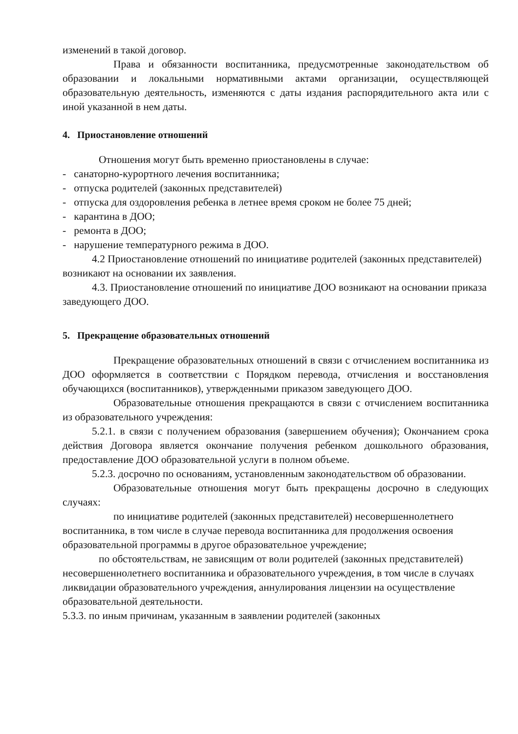изменений в такой договор.
Права и обязанности воспитанника, предусмотренные законодательством об образовании и локальными нормативными актами организации, осуществляющей образовательную деятельность, изменяются с даты издания распорядительного акта или с иной указанной в нем даты.
4. Приостановление отношений
Отношения могут быть временно приостановлены в случае:
- санаторно-курортного лечения воспитанника;
- отпуска родителей (законных представителей)
- отпуска для оздоровления ребенка в летнее время сроком не более 75 дней;
- карантина в ДОО;
- ремонта в ДОО;
- нарушение температурного режима в ДОО.
4.2 Приостановление отношений по инициативе родителей (законных представителей) возникают на основании их заявления.
4.3. Приостановление отношений по инициативе ДОО возникают на основании приказа заведующего ДОО.
5. Прекращение образовательных отношений
Прекращение образовательных отношений в связи с отчислением воспитанника из ДОО оформляется в соответствии с Порядком перевода, отчисления и восстановления обучающихся (воспитанников), утвержденными приказом заведующего ДОО.
Образовательные отношения прекращаются в связи с отчислением воспитанника из образовательного учреждения:
5.2.1. в связи с получением образования (завершением обучения); Окончанием срока действия Договора является окончание получения ребенком дошкольного образования, предоставление ДОО образовательной услуги в полном объеме.
5.2.3. досрочно по основаниям, установленным законодательством об образовании.
Образовательные отношения могут быть прекращены досрочно в следующих случаях:
по инициативе родителей (законных представителей) несовершеннолетнего воспитанника, в том числе в случае перевода воспитанника для продолжения освоения образовательной программы в другое образовательное учреждение;
по обстоятельствам, не зависящим от воли родителей (законных представителей) несовершеннолетнего воспитанника и образовательного учреждения, в том числе в случаях ликвидации образовательного учреждения, аннулирования лицензии на осуществление образовательной деятельности.
5.3.3. по иным причинам, указанным в заявлении родителей (законных